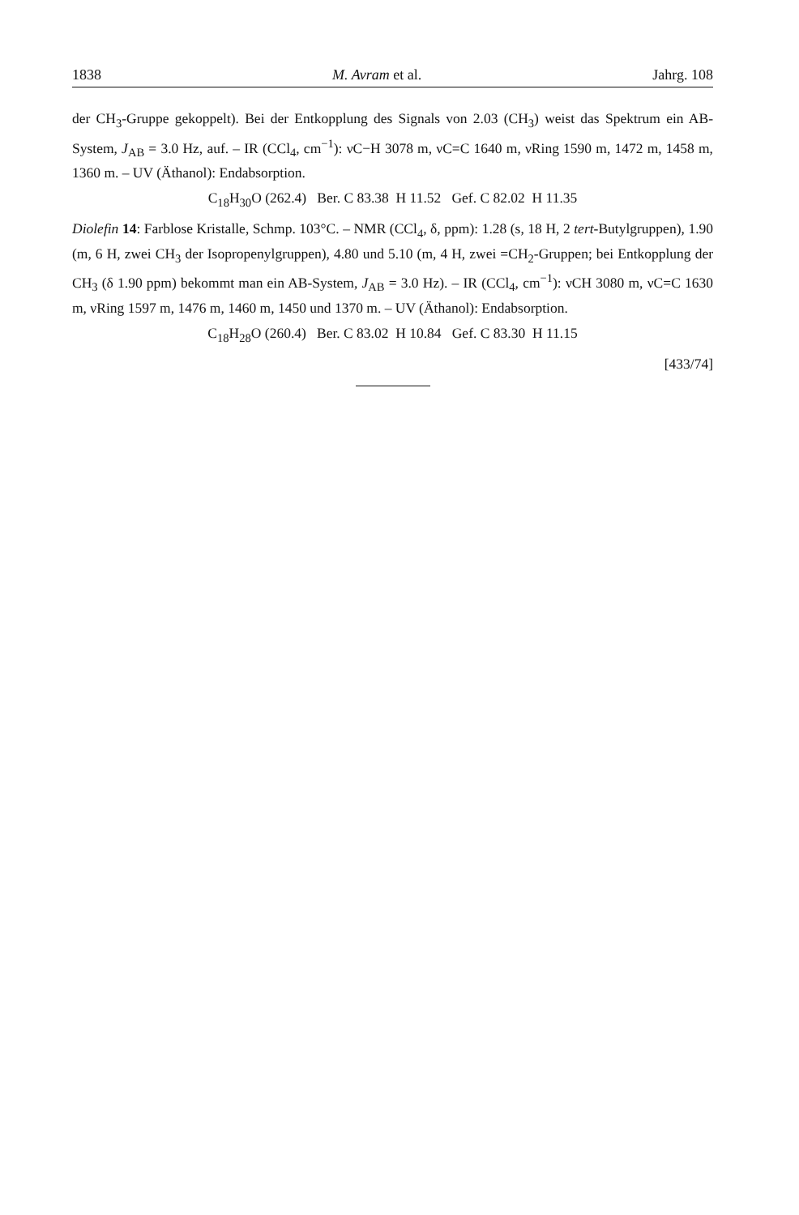1838 M. Avram et al. Jahrg. 108
der CH<sub>3</sub>-Gruppe gekoppelt). Bei der Entkopplung des Signals von 2.03 (CH<sub>3</sub>) weist das Spektrum ein AB-System, J<sub>AB</sub> = 3.0 Hz, auf. – IR (CCl<sub>4</sub>, cm<sup>−1</sup>): νC−H 3078 m, νC=C 1640 m, νRing 1590 m, 1472 m, 1458 m, 1360 m. – UV (Äthanol): Endabsorption.
C<sub>18</sub>H<sub>30</sub>O (262.4) Ber. C 83.38 H 11.52 Gef. C 82.02 H 11.35
Diolefin 14: Farblose Kristalle, Schmp. 103°C. – NMR (CCl<sub>4</sub>, δ, ppm): 1.28 (s, 18 H, 2 tert-Butylgruppen), 1.90 (m, 6 H, zwei CH<sub>3</sub> der Isopropenylgruppen), 4.80 und 5.10 (m, 4 H, zwei =CH<sub>2</sub>-Gruppen; bei Entkopplung der CH<sub>3</sub> (δ 1.90 ppm) bekommt man ein AB-System, J<sub>AB</sub> = 3.0 Hz). – IR (CCl<sub>4</sub>, cm<sup>−1</sup>): νCH 3080 m, νC=C 1630 m, νRing 1597 m, 1476 m, 1460 m, 1450 und 1370 m. – UV (Äthanol): Endabsorption.
C<sub>18</sub>H<sub>28</sub>O (260.4) Ber. C 83.02 H 10.84 Gef. C 83.30 H 11.15
[433/74]